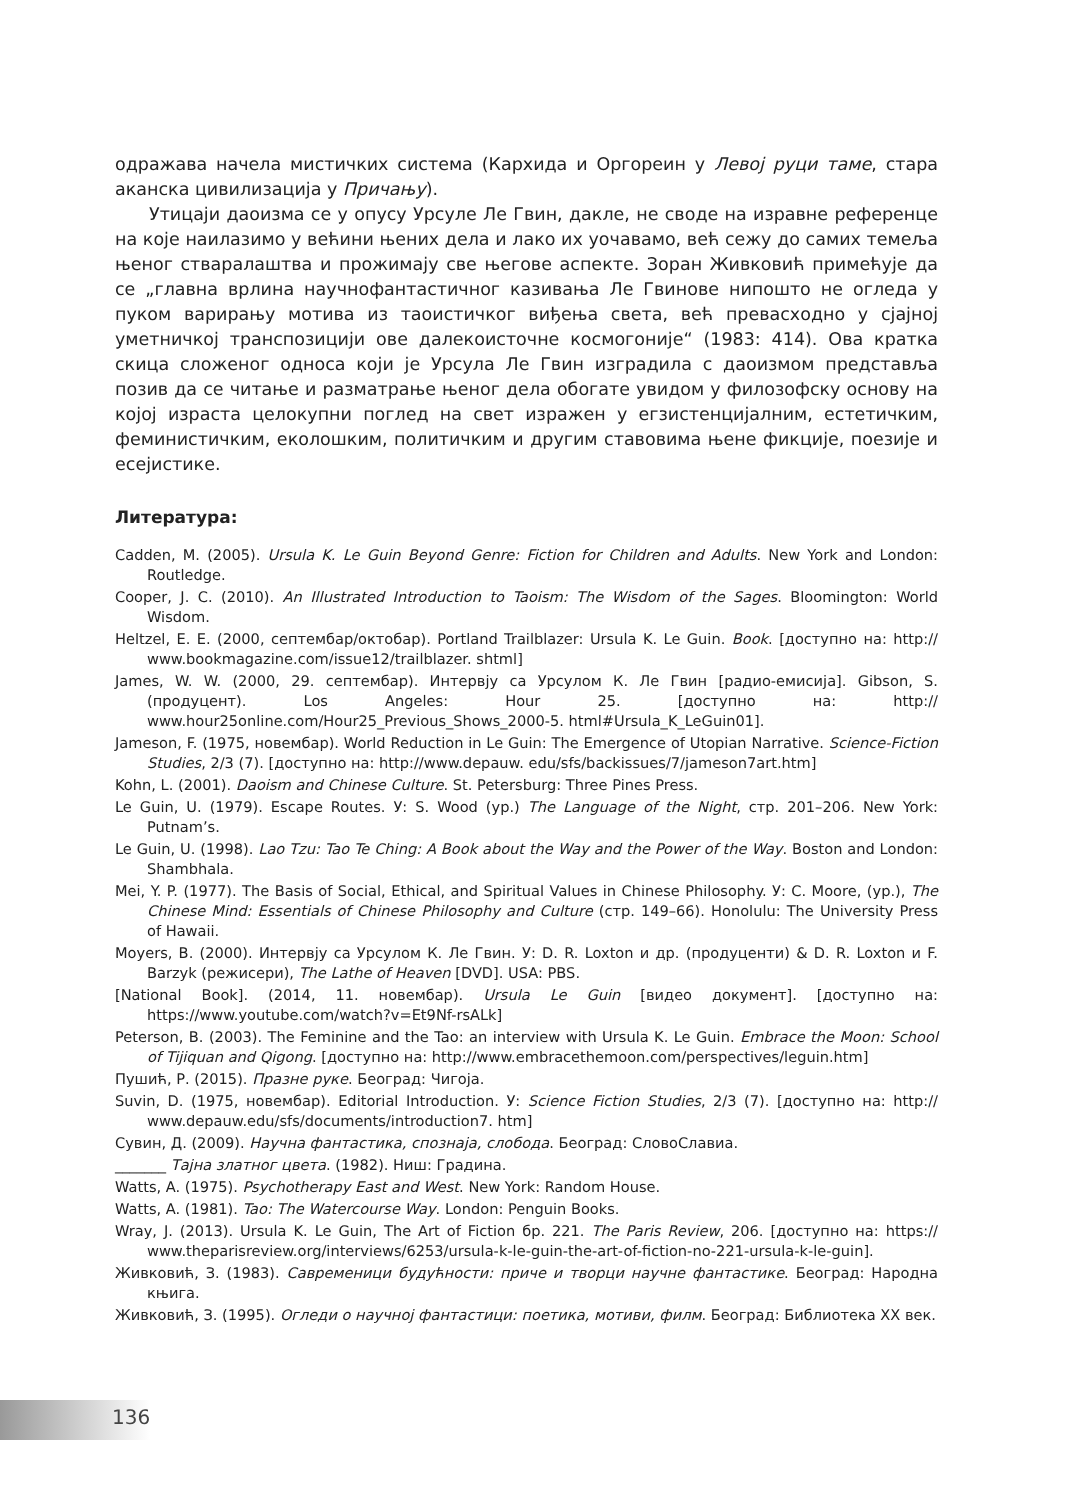одражава начела мистичких система (Кархида и Оргореин у Левој руци таме, стара аканска цивилизација у Причању).
Утицаји даоизма се у опусу Урсуле Ле Гвин, дакле, не своде на изравне референце на које наилазимо у већини њених дела и лако их уочавамо, већ сежу до самих темеља њеног стваралаштва и прожимају све његове аспекте. Зоран Живковић примећује да се „главна врлина научнофантастичног казивања Ле Гвинове нипошто не огледа у пуком варирању мотива из таоистичког виђења света, већ превасходно у сјајној уметничкој транспозицији ове далекоисточне космогоније“ (1983: 414). Ова кратка скица сложеног односа који је Урсула Ле Гвин изградила с даоизмом представља позив да се читање и разматрање њеног дела обогате увидом у филозофску основу на којој израста целокупни поглед на свет изражен у егзистенцијалним, естетичким, феминистичким, еколошким, политичким и другим ставовима њене фикције, поезије и есејистике.
Литература:
Cadden, M. (2005). Ursula K. Le Guin Beyond Genre: Fiction for Children and Adults. New York and London: Routledge.
Cooper, J. C. (2010). An Illustrated Introduction to Taoism: The Wisdom of the Sages. Bloomington: World Wisdom.
Heltzel, E. E. (2000, септембар/октобар). Portland Trailblazer: Ursula K. Le Guin. Book. [доступно на: http:// www.bookmagazine.com/issue12/trailblazer. shtml]
James, W. W. (2000, 29. септембар). Интервју са Урсулом К. Ле Гвин [радио-емисија]. Gibson, S. (продуцент). Los Angeles: Hour 25. [доступно на: http:// www.hour25online.com/Hour25_Previous_Shows_2000-5. html#Ursula_K_LeGuin01].
Jameson, F. (1975, новембар). World Reduction in Le Guin: The Emergence of Utopian Narrative. Science-Fiction Studies, 2/3 (7). [доступно на: http://www.depauw. edu/sfs/backissues/7/jameson7art.htm]
Kohn, L. (2001). Daoism and Chinese Culture. St. Petersburg: Three Pines Press.
Le Guin, U. (1979). Escape Routes. У: S. Wood (ур.) The Language of the Night, стр. 201–206. New York: Putnam’s.
Le Guin, U. (1998). Lao Tzu: Tao Te Ching: A Book about the Way and the Power of the Way. Boston and London: Shambhala.
Mei, Y. P. (1977). The Basis of Social, Ethical, and Spiritual Values in Chinese Philosophy. У: C. Moore, (ур.), The Chinese Mind: Essentials of Chinese Philosophy and Culture (стр. 149–66). Honolulu: The University Press of Hawaii.
Moyers, B. (2000). Интервју са Урсулом К. Ле Гвин. У: D. R. Loxton и др. (продуценти) & D. R. Loxton и F. Barzyk (режисери), The Lathe of Heaven [DVD]. USA: PBS.
[National Book]. (2014, 11. новембар). Ursula Le Guin [видео документ]. [доступно на: https://www.youtube.com/watch?v=Et9Nf-rsALk]
Peterson, B. (2003). The Feminine and the Tao: an interview with Ursula K. Le Guin. Embrace the Moon: School of Tijiquan and Qigong. [доступно на: http://www.embracethemoon.com/perspectives/leguin.htm]
Пушић, Р. (2015). Празне руке. Београд: Чигоја.
Suvin, D. (1975, новембар). Editorial Introduction. У: Science Fiction Studies, 2/3 (7). [доступно на: http:// www.depauw.edu/sfs/documents/introduction7. htm]
Сувин, Д. (2009). Научна фантастика, спознаја, слобода. Београд: СловоСлавиа.
_______ Тајна златног цвета. (1982). Ниш: Градина.
Watts, A. (1975). Psychotherapy East and West. New York: Random House.
Watts, A. (1981). Tao: The Watercourse Way. London: Penguin Books.
Wray, J. (2013). Ursula K. Le Guin, The Art of Fiction бр. 221. The Paris Review, 206. [доступно на: https:// www.theparisreview.org/interviews/6253/ursula-k-le-guin-the-art-of-fiction-no-221-ursula-k-le-guin].
Живковић, З. (1983). Савременици будућности: приче и творци научне фантастике. Београд: Народна књига.
Живковић, З. (1995). Огледи о научној фантастици: поетика, мотиви, филм. Београд: Библиотека XX век.
136